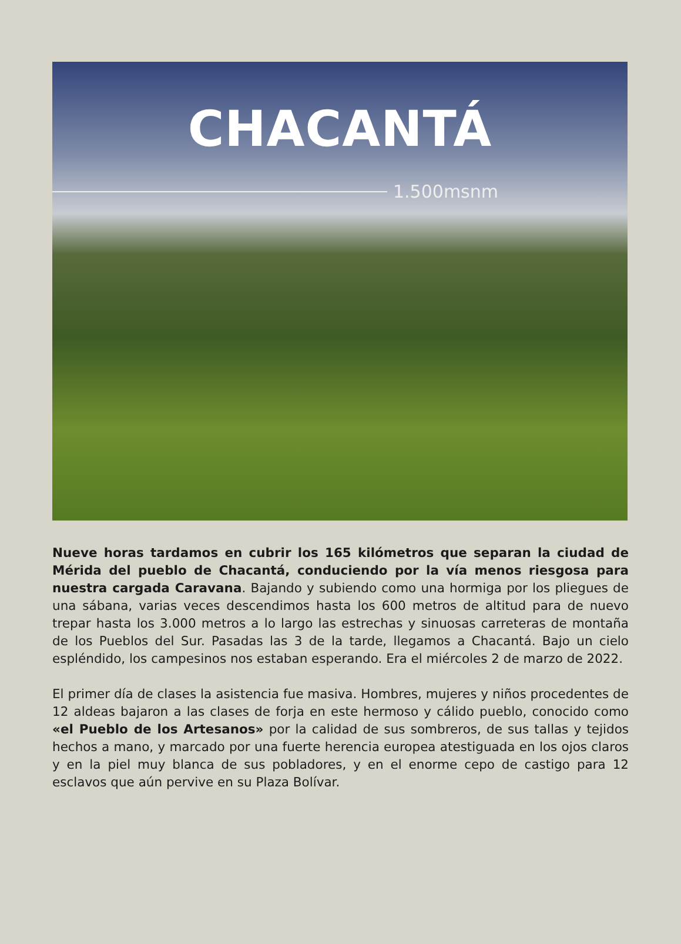CHACANTÁ
1.500msnm
Nueve horas tardamos en cubrir los 165 kilómetros que separan la ciudad de Mérida del pueblo de Chacantá, conduciendo por la vía menos riesgosa para nuestra cargada Caravana. Bajando y subiendo como una hormiga por los pliegues de una sábana, varias veces descendimos hasta los 600 metros de altitud para de nuevo trepar hasta los 3.000 metros a lo largo las estrechas y sinuosas carreteras de montaña de los Pueblos del Sur. Pasadas las 3 de la tarde, llegamos a Chacantá. Bajo un cielo espléndido, los campesinos nos estaban esperando. Era el miércoles 2 de marzo de 2022.
El primer día de clases la asistencia fue masiva. Hombres, mujeres y niños procedentes de 12 aldeas bajaron a las clases de forja en este hermoso y cálido pueblo, conocido como «el Pueblo de los Artesanos» por la calidad de sus sombreros, de sus tallas y tejidos hechos a mano, y marcado por una fuerte herencia europea atestiguada en los ojos claros y en la piel muy blanca de sus pobladores, y en el enorme cepo de castigo para 12 esclavos que aún pervive en su Plaza Bolívar.